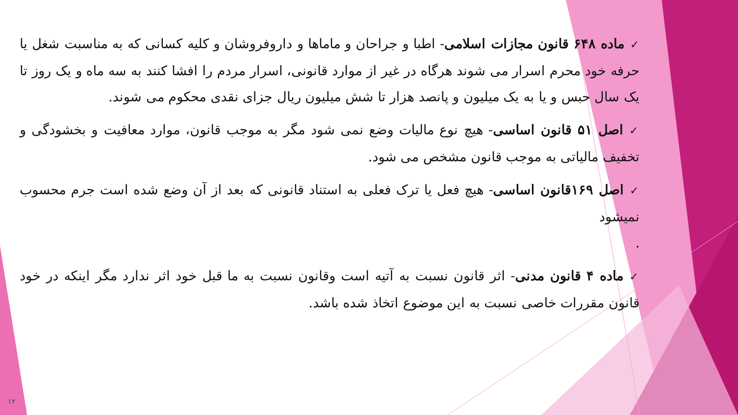✓ماده ۶۴۸ قانون مجازات اسلامی- اطبا و جراحان و ماماها و داروفروشان و کلیه کسانی که به مناسبت شغل یا حرفه خود محرم اسرار می شوند هرگاه در غیر از موارد قانونی، اسرار مردم را افشا کنند به سه ماه و یک روز تا یک سال حبس و یا به یک میلیون و پانصد هزار تا شش میلیون ریال جزای نقدی محکوم می شوند.
✓اصل ۵۱ قانون اساسی- هیچ نوع مالیات وضع نمی شود مگر به موجب قانون، موارد معافیت و بخشودگی و تخفیف مالیاتی به موجب قانون مشخص می شود.
✓اصل ۱۶۹قانون اساسی- هیچ فعل یا ترک فعلی به استناد قانونی که بعد از آن وضع شده است جرم محسوب نمیشود
.
✓ماده ۴ قانون مدنی- اثر قانون نسبت به آتیه است وقانون نسبت به ما قبل خود اثر ندارد مگر اینکه در خود قانون مقررات خاصی نسبت به این موضوع اتخاذ شده باشد.
۱۲